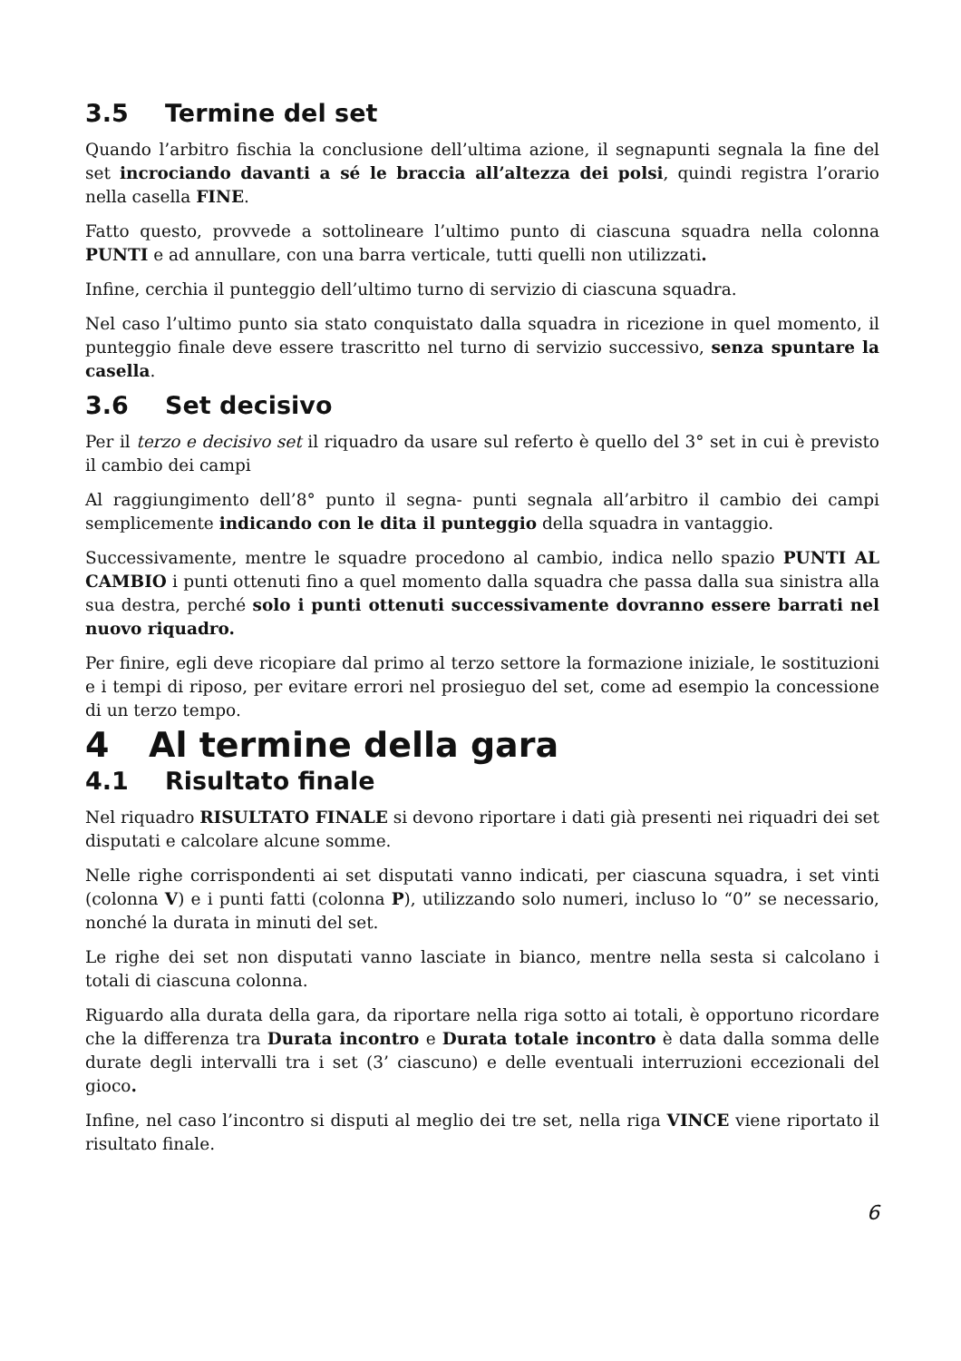3.5 Termine del set
Quando l’arbitro fischia la conclusione dell’ultima azione, il segnapunti segnala la fine del set incrociando davanti a sé le braccia all’altezza dei polsi, quindi registra l’orario nella casella FINE.
Fatto questo, provvede a sottolineare l’ultimo punto di ciascuna squadra nella colonna PUNTI e ad annullare, con una barra verticale, tutti quelli non utilizzati.
Infine, cerchia il punteggio dell’ultimo turno di servizio di ciascuna squadra.
Nel caso l’ultimo punto sia stato conquistato dalla squadra in ricezione in quel momento, il punteggio finale deve essere trascritto nel turno di servizio successivo, senza spuntare la casella.
3.6 Set decisivo
Per il terzo e decisivo set il riquadro da usare sul referto è quello del 3° set in cui è previsto il cambio dei campi
Al raggiungimento dell’8° punto il segna- punti segnala all’arbitro il cambio dei campi semplicemente indicando con le dita il punteggio della squadra in vantaggio.
Successivamente, mentre le squadre procedono al cambio, indica nello spazio PUNTI AL CAMBIO i punti ottenuti fino a quel momento dalla squadra che passa dalla sua sinistra alla sua destra, perché solo i punti ottenuti successivamente dovranno essere barrati nel nuovo riquadro.
Per finire, egli deve ricopiare dal primo al terzo settore la formazione iniziale, le sostituzioni e i tempi di riposo, per evitare errori nel prosieguo del set, come ad esempio la concessione di un terzo tempo.
4 Al termine della gara
4.1 Risultato finale
Nel riquadro RISULTATO FINALE si devono riportare i dati già presenti nei riquadri dei set disputati e calcolare alcune somme.
Nelle righe corrispondenti ai set disputati vanno indicati, per ciascuna squadra, i set vinti (colonna V) e i punti fatti (colonna P), utilizzando solo numeri, incluso lo “0” se necessario, nonché la durata in minuti del set.
Le righe dei set non disputati vanno lasciate in bianco, mentre nella sesta si calcolano i totali di ciascuna colonna.
Riguardo alla durata della gara, da riportare nella riga sotto ai totali, è opportuno ricordare che la differenza tra Durata incontro e Durata totale incontro è data dalla somma delle durate degli intervalli tra i set (3’ ciascuno) e delle eventuali interruzioni eccezionali del gioco.
Infine, nel caso l’incontro si disputi al meglio dei tre set, nella riga VINCE viene riportato il risultato finale.
6